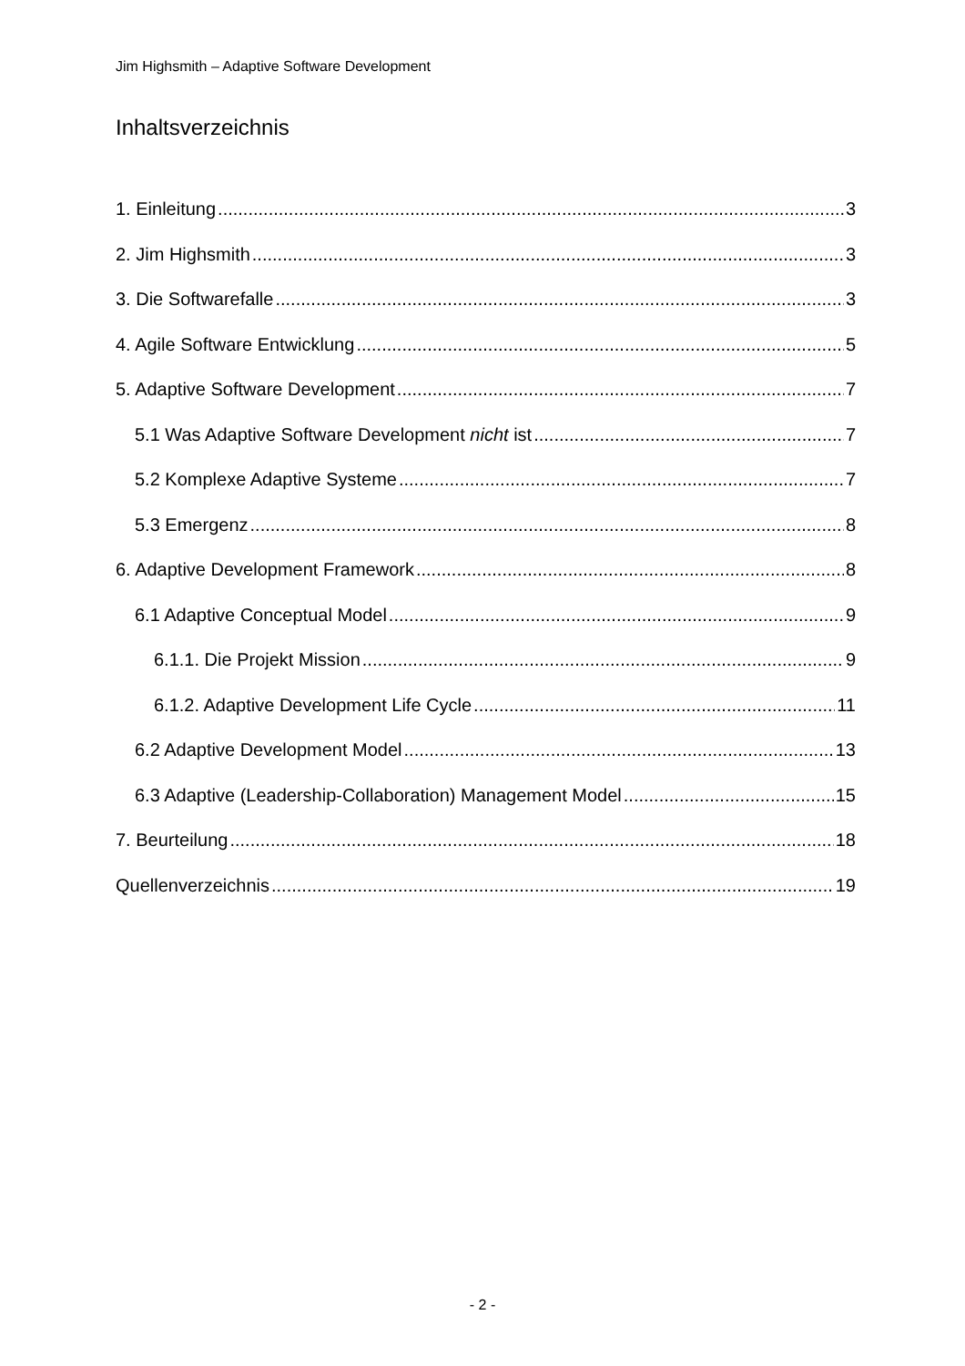Jim Highsmith – Adaptive Software Development
Inhaltsverzeichnis
1. Einleitung 3
2. Jim Highsmith 3
3. Die Softwarefalle 3
4. Agile Software Entwicklung 5
5. Adaptive Software Development 7
5.1 Was Adaptive Software Development nicht ist 7
5.2 Komplexe Adaptive Systeme 7
5.3 Emergenz 8
6. Adaptive Development Framework 8
6.1 Adaptive Conceptual Model 9
6.1.1. Die Projekt Mission 9
6.1.2. Adaptive Development Life Cycle 11
6.2 Adaptive Development Model 13
6.3 Adaptive (Leadership-Collaboration) Management Model 15
7. Beurteilung 18
Quellenverzeichnis 19
- 2 -